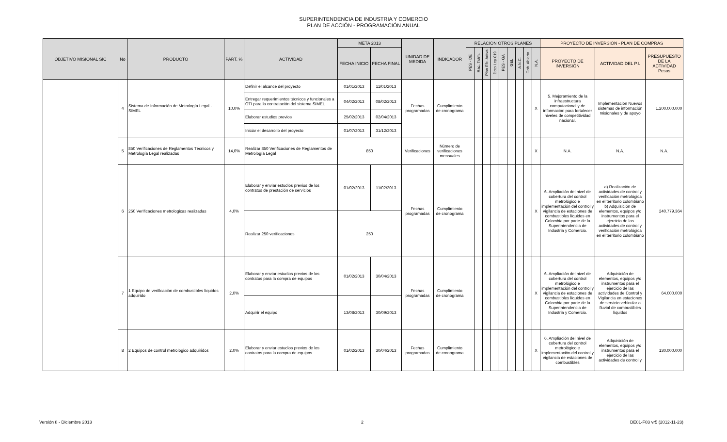SUPERINTENDENCIA DE INDUSTRIA Y COMERCIO
PLAN DE ACCIÓN - PROGRAMACIÓN ANUAL
| OBJETIVO MISIONAL SIC | No | PRODUCTO | PART. % | ACTIVIDAD | META 2013 | | UNIDAD DE MEDIDA | INDICADOR | RELACIÓN OTROS PLANES | | | | | | | | | PROYECTO DE INVERSIÓN - PLAN DE COMPRAS | | |
| --- | --- | --- | --- | --- | --- | --- | --- | --- | --- | --- | --- | --- | --- | --- | --- | --- | --- | --- | --- | --- |
| | | | | | FECHA INICIO | FECHA FINAL | | | PES - DE | Rac. Trám. | Plan Efc. Adtva | Dcto Ley 019 | PES - GA | GEL | A.N.C. | Gob. Abierto | N.A. | PROYECTO DE INVERSIÓN | ACTIVIDAD DEL P.I. | PRESUPUESTO DE LA ACTIVIDAD Pesos |
| | 4 | Sistema de Información de Metrología Legal - SIMEL | 10,0% | Definir el alcance del proyecto | 01/01/2013 | 11/01/2013 | Fechas programadas | Cumplimiento de cronograma | | | | | | | | | X | 5. Mejoramiento de la infraestructura computacional y de información para fortalecer niveles de competitividad nacional. | Implementación Nuevos sistemas de información misionales y de apoyo | 1.200.000.000 |
| | | | | Entregar requerimientos técnicos y funcionales a OTI para la contratación del sistema SIMEL | 04/02/2013 | 08/02/2013 | | | | | | | | | | | | | | |
| | | | | Elaborar estudios previos | 25/02/2013 | 02/04/2013 | | | | | | | | | | | | | | |
| | | | | Iniciar el desarrollo del proyecto | 01/07/2013 | 31/12/2013 | | | | | | | | | | | | | | |
| | 5 | 850 Verificaciones de Reglamentos Técnicos y Metrología Legal realizadas | 14,0% | Realizar 850 Verificaciones de Reglamentos de Metrología Legal | 850 | | Verificaciones | Número de verificaciones mensuales | | | | | | | | | X | N.A. | N.A. | N.A. |
| | 6 | 250 Verificaciones metrologicas realizadas | 4,0% | Elaborar y enviar estudios previos de los contratos de prestación de servicios | 01/02/2013 | 11/02/2013 | Fechas programadas | Cumplimiento de cronograma | | | | | | | | | X | 6. Ampliación del nivel de cobertura del control metrológico e implementación del control y vigilancia de estaciones de combustibles líquidos en Colombia por parte de la Superintendencia de Industria y Comercio. | a) Realización de actividades de control y verificación metrológica en el territorio colombiano b) Adquisición de elementos, equipos y/o instrumentos para el ejercicio de las actividades de control y verificación metrológica en el territorio colombiano | 240.779.364 |
| | | | | Realizar 250 verificaciones | 250 | | | | | | | | | | | | | | | |
| | 7 | 1 Equipo de verificación de combustibles líquidos adquirido | 2,0% | Elaborar y enviar estudios previos de los contratos para la compra de equipos | 01/02/2013 | 30/04/2013 | Fechas programadas | Cumplimiento de cronograma | | | | | | | | | X | 6. Ampliación del nivel de cobertura del control metrológico e implementación del control y vigilancia de estaciones de combustibles líquidos en Colombia por parte de la Superintendencia de Industria y Comercio. | Adquisición de elementos, equipos y/o instrumentos para el ejercicio de las actividades de Control y Vigilancia en estaciones de servicio vehicular o fluvial de combustibles líquidos | 64.000.000 |
| | | | | Adquirir el equipo | 13/08/2013 | 30/09/2013 | | | | | | | | | | | | | | |
| | 8 | 2 Equipos de control metrologico adquiridos | 2,0% | Elaborar y enviar estudios previos de los contratos para la compra de equipos | 01/02/2013 | 30/04/2013 | Fechas programadas | Cumplimiento de cronograma | | | | | | | | | X | 6. Ampliación del nivel de cobertura del control metrológico e implementación del control y vigilancia de estaciones de combustibles | Adquisición de elementos, equipos y/o instrumentos para el ejercicio de las actividades de control y | 130.000.000 |
Versión 8 - Diciembre 2013 2 DE01-F03 vr5 (2012-11-23)